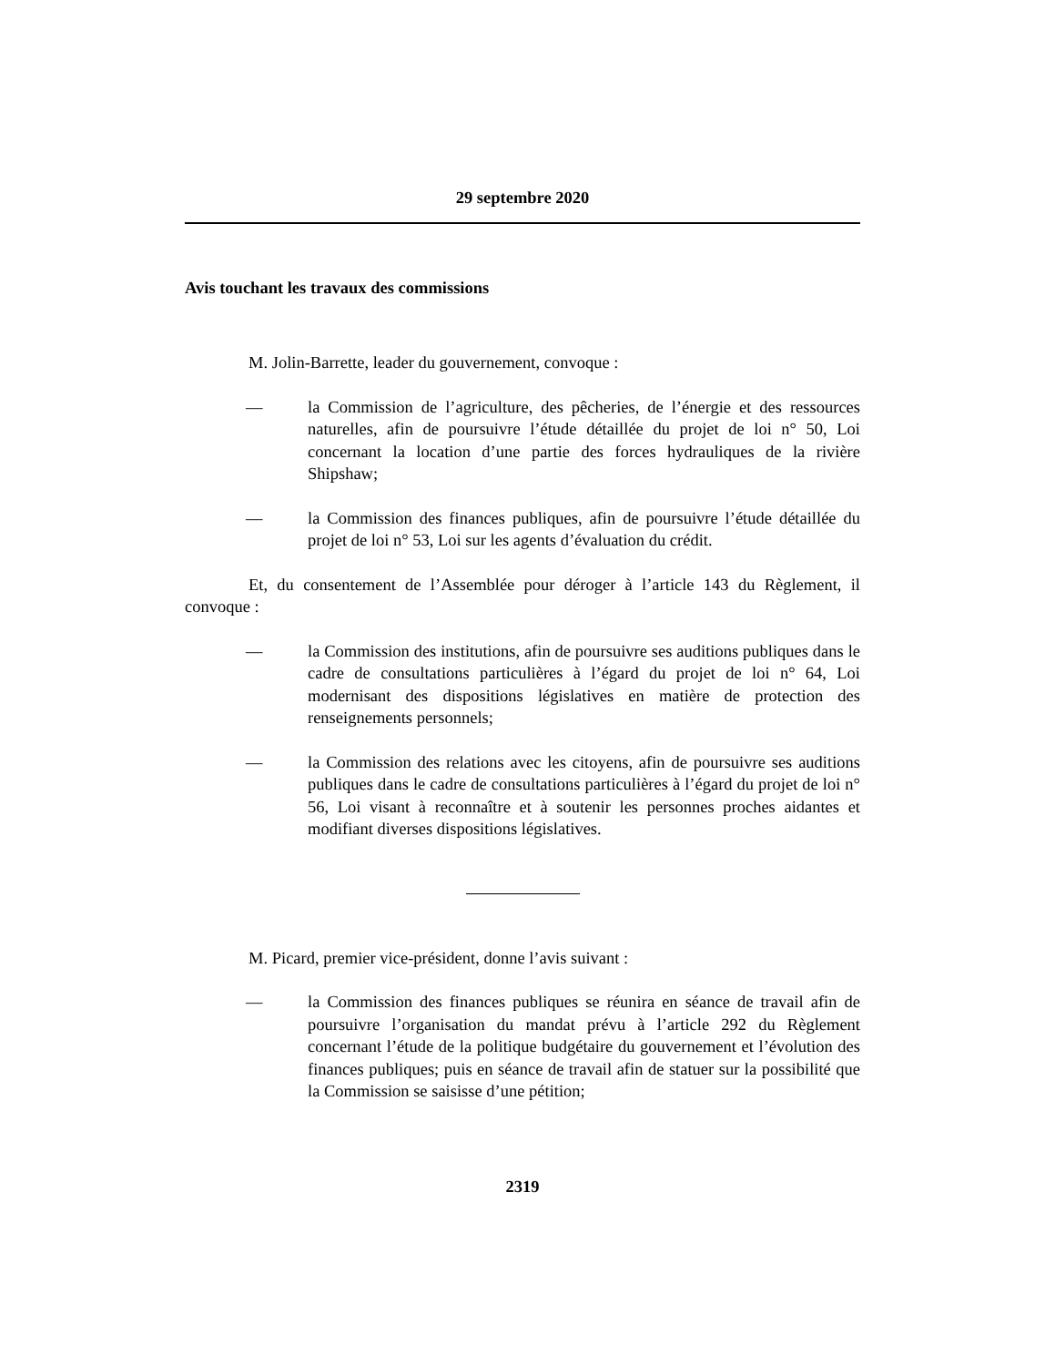29 septembre 2020
Avis touchant les travaux des commissions
M. Jolin-Barrette, leader du gouvernement, convoque :
— la Commission de l’agriculture, des pêcheries, de l’énergie et des ressources naturelles, afin de poursuivre l’étude détaillée du projet de loi n° 50, Loi concernant la location d’une partie des forces hydrauliques de la rivière Shipshaw;
— la Commission des finances publiques, afin de poursuivre l’étude détaillée du projet de loi n° 53, Loi sur les agents d’évaluation du crédit.
Et, du consentement de l’Assemblée pour déroger à l’article 143 du Règlement, il convoque :
— la Commission des institutions, afin de poursuivre ses auditions publiques dans le cadre de consultations particulières à l’égard du projet de loi n° 64, Loi modernisant des dispositions législatives en matière de protection des renseignements personnels;
— la Commission des relations avec les citoyens, afin de poursuivre ses auditions publiques dans le cadre de consultations particulières à l’égard du projet de loi n° 56, Loi visant à reconnaître et à soutenir les personnes proches aidantes et modifiant diverses dispositions législatives.
M. Picard, premier vice-président, donne l’avis suivant :
— la Commission des finances publiques se réunira en séance de travail afin de poursuivre l’organisation du mandat prévu à l’article 292 du Règlement concernant l’étude de la politique budgétaire du gouvernement et l’évolution des finances publiques; puis en séance de travail afin de statuer sur la possibilité que la Commission se saisisse d’une pétition;
2319